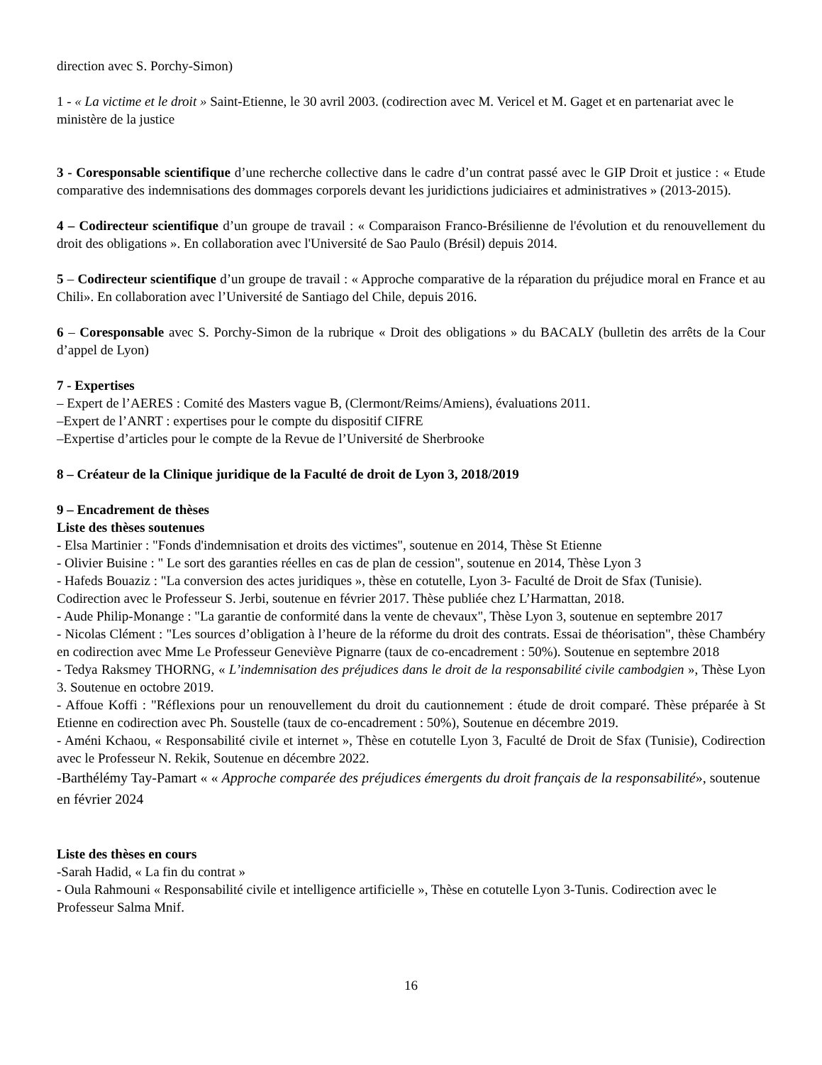direction avec S. Porchy-Simon)
1 - « La victime et le droit » Saint-Etienne, le 30 avril 2003. (codirection avec M. Vericel et M. Gaget et en partenariat avec le ministère de la justice
3 - Coresponsable scientifique d’une recherche collective dans le cadre d’un contrat passé avec le GIP Droit et justice : « Etude comparative des indemnisations des dommages corporels devant les juridictions judiciaires et administratives » (2013-2015).
4 – Codirecteur scientifique d’un groupe de travail : « Comparaison Franco-Brésilienne de l'évolution et du renouvellement du droit des obligations ». En collaboration avec l'Université de Sao Paulo (Brésil) depuis 2014.
5 – Codirecteur scientifique d’un groupe de travail : « Approche comparative de la réparation du préjudice moral en France et au Chili». En collaboration avec l’Université de Santiago del Chile, depuis 2016.
6 – Coresponsable avec S. Porchy-Simon de la rubrique « Droit des obligations » du BACALY (bulletin des arrêts de la Cour d’appel de Lyon)
7 - Expertises
– Expert de l’AERES : Comité des Masters vague B, (Clermont/Reims/Amiens), évaluations 2011.
–Expert de l’ANRT : expertises pour le compte du dispositif CIFRE
–Expertise d’articles pour le compte de la Revue de l’Université de Sherbrooke
8 – Créateur de la Clinique juridique de la Faculté de droit de Lyon 3, 2018/2019
9 – Encadrement de thèses
Liste des thèses soutenues
- Elsa Martinier : "Fonds d'indemnisation et droits des victimes", soutenue en 2014, Thèse St Etienne
- Olivier Buisine : " Le sort des garanties réelles en cas de plan de cession", soutenue en 2014, Thèse Lyon 3
- Hafeds Bouaziz : "La conversion des actes juridiques », thèse en cotutelle, Lyon 3- Faculté de Droit de Sfax (Tunisie). Codirection avec le Professeur S. Jerbi, soutenue en février 2017. Thèse publiée chez L’Harmattan, 2018.
- Aude Philip-Monange : "La garantie de conformité dans la vente de chevaux", Thèse Lyon 3, soutenue en septembre 2017
- Nicolas Clément : "Les sources d’obligation à l’heure de la réforme du droit des contrats. Essai de théorisation", thèse Chambéry en codirection avec Mme Le Professeur Geneviève Pignarre (taux de co-encadrement : 50%). Soutenue en septembre 2018
- Tedya Raksmey THORNG, « L’indemnisation des préjudices dans le droit de la responsabilité civile cambodgien », Thèse Lyon 3. Soutenue en octobre 2019.
- Affoue Koffi : "Réflexions pour un renouvellement du droit du cautionnement : étude de droit comparé. Thèse préparée à St Etienne en codirection avec Ph. Soustelle (taux de co-encadrement : 50%), Soutenue en décembre 2019.
- Améni Kchaou, « Responsabilité civile et internet », Thèse en cotutelle Lyon 3, Faculté de Droit de Sfax (Tunisie), Codirection avec le Professeur N. Rekik, Soutenue en décembre 2022.
-Barthélémy Tay-Pamart « « Approche comparée des préjudices émergents du droit français de la responsabilité», soutenue en février 2024
Liste des thèses en cours
-Sarah Hadid, « La fin du contrat »
- Oula Rahmouni « Responsabilité civile et intelligence artificielle », Thèse en cotutelle Lyon 3-Tunis. Codirection avec le Professeur Salma Mnif.
16